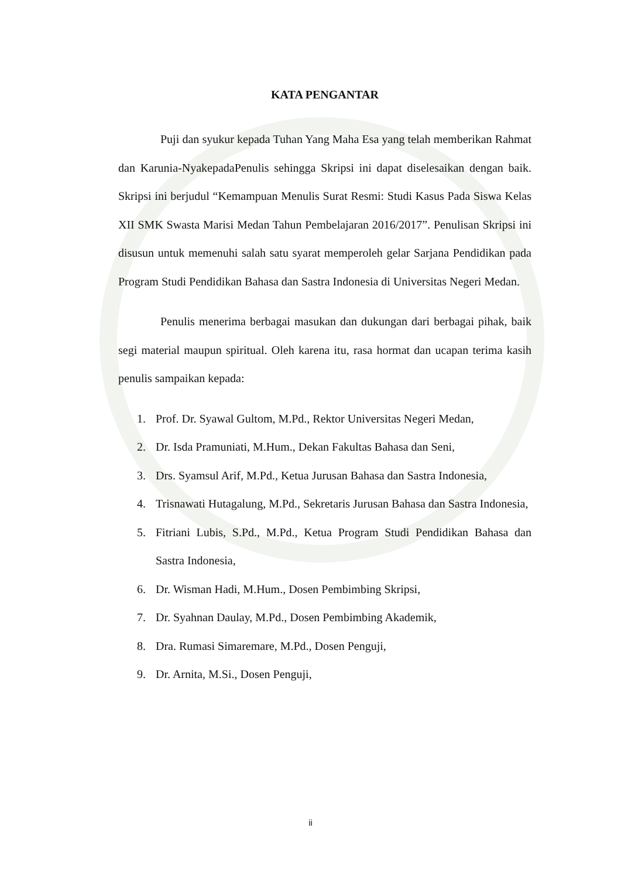KATA PENGANTAR
Puji dan syukur kepada Tuhan Yang Maha Esa yang telah memberikan Rahmat dan Karunia-NyakepadaPenulis sehingga Skripsi ini dapat diselesaikan dengan baik. Skripsi ini berjudul “Kemampuan Menulis Surat Resmi: Studi Kasus Pada Siswa Kelas XII SMK Swasta Marisi Medan Tahun Pembelajaran 2016/2017”. Penulisan Skripsi ini disusun untuk memenuhi salah satu syarat memperoleh gelar Sarjana Pendidikan pada Program Studi Pendidikan Bahasa dan Sastra Indonesia di Universitas Negeri Medan.
Penulis menerima berbagai masukan dan dukungan dari berbagai pihak, baik segi material maupun spiritual. Oleh karena itu, rasa hormat dan ucapan terima kasih penulis sampaikan kepada:
1. Prof. Dr. Syawal Gultom, M.Pd., Rektor Universitas Negeri Medan,
2. Dr. Isda Pramuniati, M.Hum., Dekan Fakultas Bahasa dan Seni,
3. Drs. Syamsul Arif, M.Pd., Ketua Jurusan Bahasa dan Sastra Indonesia,
4. Trisnawati Hutagalung, M.Pd., Sekretaris Jurusan Bahasa dan Sastra Indonesia,
5. Fitriani Lubis, S.Pd., M.Pd., Ketua Program Studi Pendidikan Bahasa dan Sastra Indonesia,
6. Dr. Wisman Hadi, M.Hum., Dosen Pembimbing Skripsi,
7. Dr. Syahnan Daulay, M.Pd., Dosen Pembimbing Akademik,
8. Dra. Rumasi Simaremare, M.Pd., Dosen Penguji,
9. Dr. Arnita, M.Si., Dosen Penguji,
ii